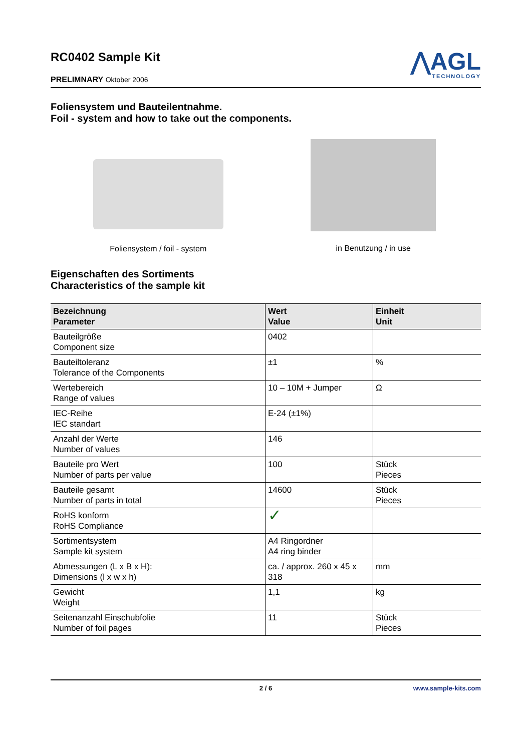RC0402 Sample Kit
PRELIMNARY Oktober 2006
⋀AGL
TECHNOLOGY
Foliensystem und Bauteilentnahme.
Foil - system and how to take out the components.
Foliensystem / foil - system in Benutzung / in use
Eigenschaften des Sortiments
Characteristics of the sample kit
| Bezeichnung Parameter | Wert Value | Einheit Unit |
| --- | --- | --- |
| Bauteilgröße Component size | 0402 | |
| Bauteiltoleranz Tolerance of the Components | ±1 | % |
| Wertebereich Range of values | 10 – 10M + Jumper | Ω |
| IEC-Reihe IEC standart | E-24 (±1%) | |
| Anzahl der Werte Number of values | 146 | |
| Bauteile pro Wert Number of parts per value | 100 | Stück Pieces |
| Bauteile gesamt Number of parts in total | 14600 | Stück Pieces |
| RoHS konform RoHS Compliance | ✓ | |
| Sortimentsystem Sample kit system | A4 Ringordner A4 ring binder | |
| Abmessungen (L x B x H): Dimensions (l x w x h) | ca. / approx. 260 x 45 x 318 | mm |
| Gewicht Weight | 1,1 | kg |
| Seitenanzahl Einschubfolie Number of foil pages | 11 | Stück Pieces |
2 / 6 www.sample-kits.com